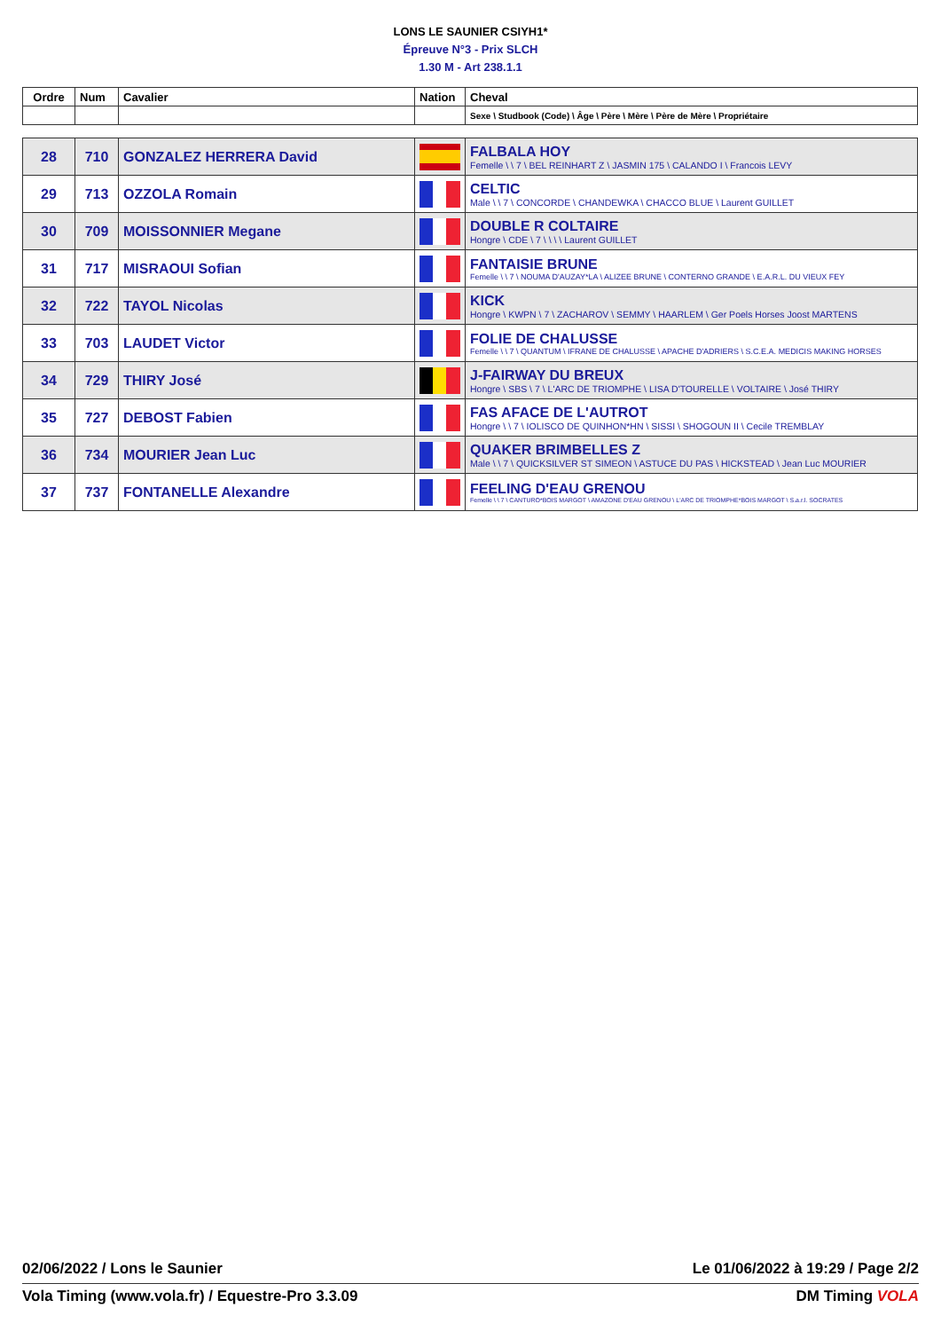LONS LE SAUNIER CSIYH1*
Épreuve N°3 - Prix SLCH
1.30 M - Art 238.1.1
| Ordre | Num | Cavalier | Nation | Cheval |
| --- | --- | --- | --- | --- |
| | | | | Sexe \ Studbook (Code) \ Âge \ Père \ Mère \ Père de Mère \ Propriétaire |
| 28 | 710 | GONZALEZ HERRERA David | | FALBALA HOY Femelle \ \ 7 \ BEL REINHART Z \ JASMIN 175 \ CALANDO I \ Francois LEVY |
| 29 | 713 | OZZOLA Romain | | CELTIC Male \ \ 7 \ CONCORDE \ CHANDEWKA \ CHACCO BLUE \ Laurent GUILLET |
| 30 | 709 | MOISSONNIER Megane | | DOUBLE R COLTAIRE Hongre \ CDE \ 7 \ \ \ \ Laurent GUILLET |
| 31 | 717 | MISRAOUI Sofian | | FANTAISIE BRUNE Femelle \ \ 7 \ NOUMA D'AUZAY*LA \ ALIZEE BRUNE \ CONTERNO GRANDE \ E.A.R.L. DU VIEUX FEY |
| 32 | 722 | TAYOL Nicolas | | KICK Hongre \ KWPN \ 7 \ ZACHAROV \ SEMMY \ HAARLEM \ Ger Poels Horses Joost MARTENS |
| 33 | 703 | LAUDET Victor | | FOLIE DE CHALUSSE Femelle \ \ 7 \ QUANTUM \ IFRANE DE CHALUSSE \ APACHE D'ADRIERS \ S.C.E.A. MEDICIS MAKING HORSES |
| 34 | 729 | THIRY José | | J-FAIRWAY DU BREUX Hongre \ SBS \ 7 \ L'ARC DE TRIOMPHE \ LISA D'TOURELLE \ VOLTAIRE \ José THIRY |
| 35 | 727 | DEBOST Fabien | | FAS AFACE DE L'AUTROT Hongre \ \ 7 \ IOLISCO DE QUINHON*HN \ SISSI \ SHOGOUN II \ Cecile TREMBLAY |
| 36 | 734 | MOURIER Jean Luc | | QUAKER BRIMBELLES Z Male \ \ 7 \ QUICKSILVER ST SIMEON \ ASTUCE DU PAS \ HICKSTEAD \ Jean Luc MOURIER |
| 37 | 737 | FONTANELLE Alexandre | | FEELING D'EAU GRENOU Femelle \ \ 7 \ CANTURO*BOIS MARGOT \ AMAZONE D'EAU GRENOU \ L'ARC DE TRIOMPHE*BOIS MARGOT \ S.a.r.l. SOCRATES |
02/06/2022 / Lons le Saunier Le 01/06/2022 à 19:29 / Page 2/2
Vola Timing (www.vola.fr) / Equestre-Pro 3.3.09 DM Timing VOLA